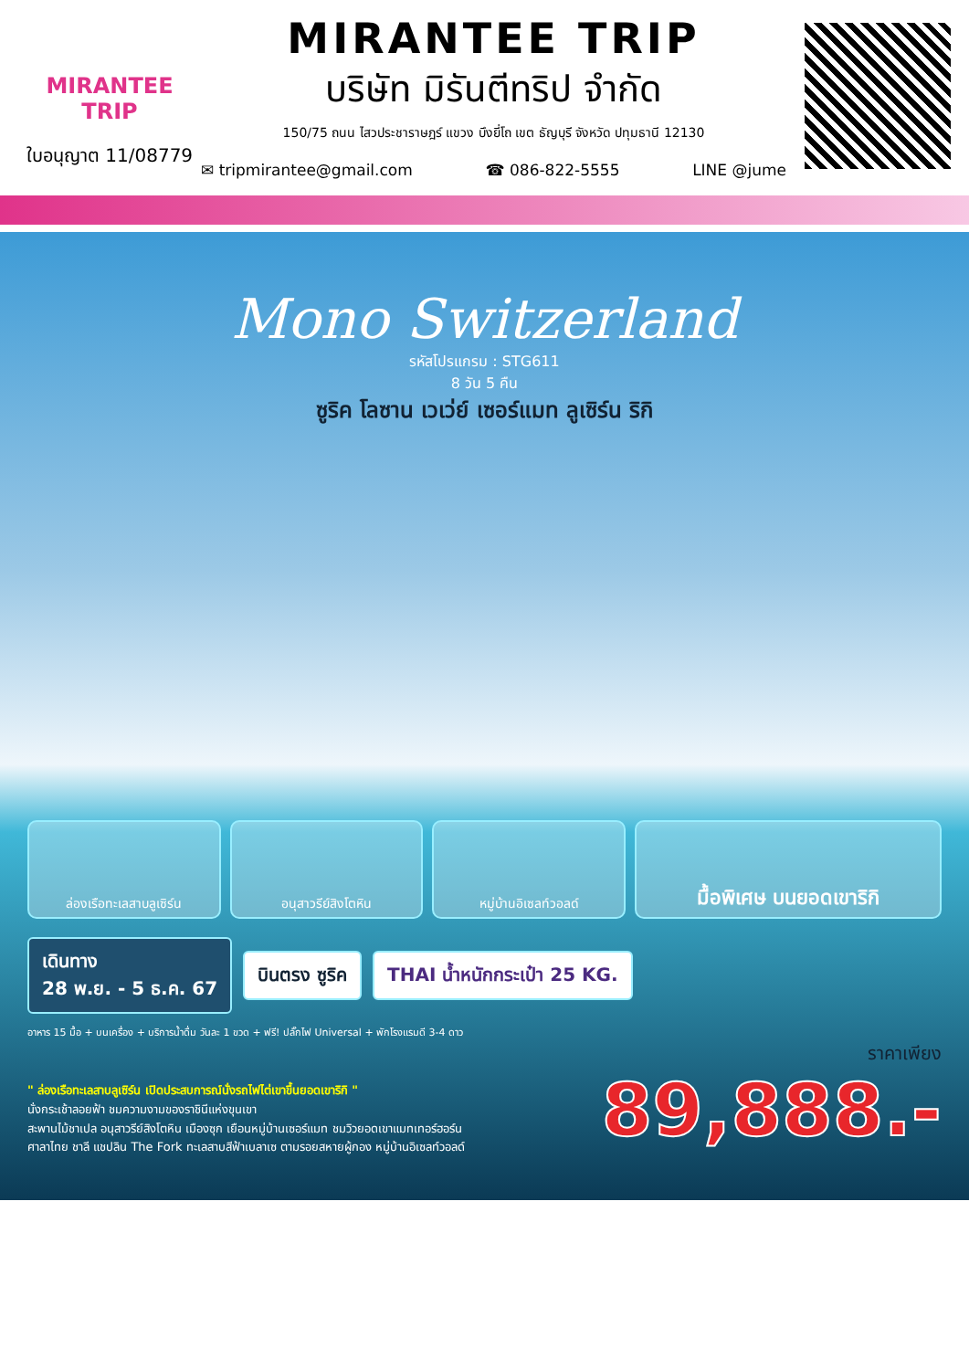MIRANTEE
TRIP
ใบอนุญาต 11/08779
MIRANTEE TRIP
บริษัท มิรันตีทริป จำกัด
150/75 ถนน ไสวประชาราษฎร์ แขวง บึงยี่โถ เขต ธัญบุรี จังหวัด ปทุมธานี 12130
✉ tripmirantee@gmail.com ☎ 086-822-5555 LINE @jume
Mono Switzerland
รหัสโปรแกรม : STG611
8 วัน 5 คืน
ซูริค โลซาน เวเว่ย์ เซอร์แมท ลูเซิร์น ริกิ
ล่องเรือทะเลสาบลูเซิร์น อนุสาวรีย์สิงโตหิน หมู่บ้านอิเซลท์วอลด์
มื้อพิเศษ บนยอดเขาริกิ
เดินทาง
28 พ.ย. - 5 ธ.ค. 67 บินตรง ซูริค THAI น้ำหนักกระเป๋า 25 KG.
อาหาร 15 มื้อ + บนเครื่อง + บริการน้ำดื่ม วันละ 1 ขวด + ฟรี! ปลั๊กไฟ Universal + พักโรงแรมดี 3-4 ดาว
ราคาเพียง
" ล่องเรือทะเลสาบลูเซิร์น เปิดประสบการณ์นั่งรถไฟไต่เขาขึ้นยอดเขาริกิ "
นั่งกระเช้าลอยฟ้า ชมความงามของราชินีแห่งขุนเขา
สะพานไม้ชาเปล อนุสาวรีย์สิงโตหิน เมืองซุก เยือนหมู่บ้านเซอร์แมท ชมวิวยอดเขาแมทเทอร์ฮอร์น
ศาลาไทย ชาลี แชปลิน The Fork ทะเลสาบสีฟ้าเบลาเซ ตามรอยสหายผู้กอง หมู่บ้านอิเซลท์วอลด์
89,888.-